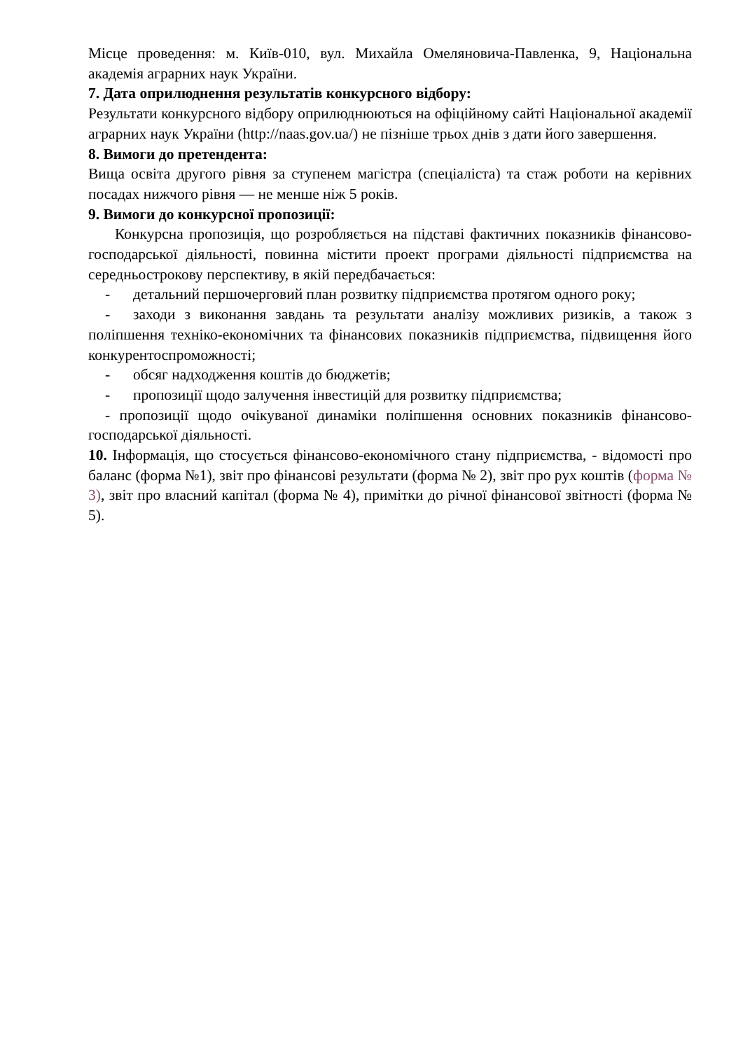Місце проведення: м. Київ-010, вул. Михайла Омеляновича-Павленка, 9, Національна академія аграрних наук України.
7. Дата оприлюднення результатів конкурсного відбору:
Результати конкурсного відбору оприлюднюються на офіційному сайті Національної академії аграрних наук України (http://naas.gov.ua/) не пізніше трьох днів з дати його завершення.
8. Вимоги до претендента:
Вища освіта другого рівня за ступенем магістра (спеціаліста) та стаж роботи на керівних посадах нижчого рівня — не менше ніж 5 років.
9. Вимоги до конкурсної пропозиції:
Конкурсна пропозиція, що розробляється на підставі фактичних показників фінансово-господарської діяльності, повинна містити проект програми діяльності підприємства на середньострокову перспективу, в якій передбачається:
- детальний першочерговий план розвитку підприємства протягом одного року;
- заходи з виконання завдань та результати аналізу можливих ризиків, а також з поліпшення техніко-економічних та фінансових показників підприємства, підвищення його конкурентоспроможності;
- обсяг надходження коштів до бюджетів;
- пропозиції щодо залучення інвестицій для розвитку підприємства;
- пропозиції щодо очікуваної динаміки поліпшення основних показників фінансово-господарської діяльності.
10. Інформація, що стосується фінансово-економічного стану підприємства, - відомості про баланс (форма №1), звіт про фінансові результати (форма № 2), звіт про рух коштів (форма № 3), звіт про власний капітал (форма № 4), примітки до річної фінансової звітності (форма № 5).